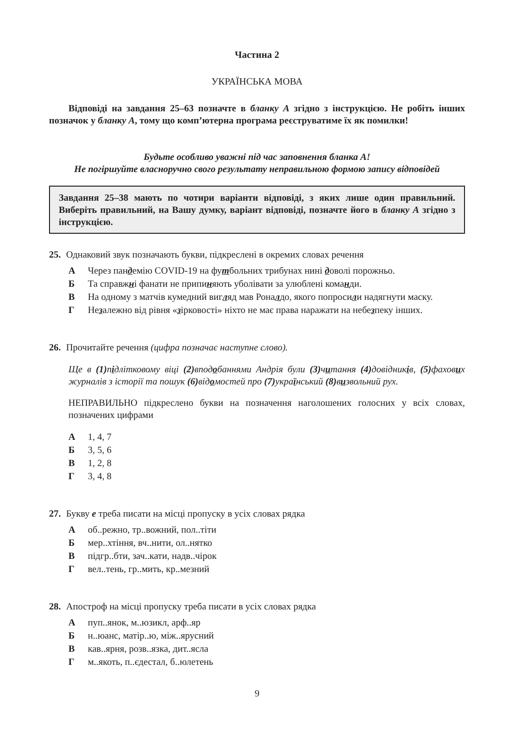Частина 2
УКРАЇНСЬКА МОВА
Відповіді на завдання 25–63 позначте в бланку А згідно з інструкцією. Не робіть інших позначок у бланку А, тому що комп’ютерна програма реєструватиме їх як помилки!
Будьте особливо уважні під час заповнення бланка А!
Не погіршуйте власноручно свого результату неправильною формою запису відповідей
Завдання 25–38 мають по чотири варіанти відповіді, з яких лише один правильний. Виберіть правильний, на Вашу думку, варіант відповіді, позначте його в бланку А згідно з інструкцією.
25. Однаковий звук позначають букви, підкреслені в окремих словах речення
А Через пандемію COVID-19 на футбольних трибунах нині доволі порожньо.
Б Та справжні фанати не припиняють уболівати за улюблені команди.
В На одному з матчів кумедний вигляд мав Роналдо, якого попросили надягнути маску.
Г Незалежно від рівня «зірковості» ніхто не має права наражати на небезпеку інших.
26. Прочитайте речення (цифра позначає наступне слово).
Ще в (1) підлітковому віці (2) вподобаннями Андрія були (3) читання (4) довідників, (5) фахових журналів з історії та пошук (6) відомостей про (7) український (8) визвольний рух.
НЕПРАВИЛЬНО підкреслено букви на позначення наголошених голосних у всіх словах, позначених цифрами
А 1, 4, 7
Б 3, 5, 6
В 1, 2, 8
Г 3, 4, 8
27. Букву е треба писати на місці пропуску в усіх словах рядка
Аоб..режно, тр..вожний, пол..тіти
Бмер..хтіння, вч..нити, ол..нятко
Впідгр..бти, зач..кати, надв..чірок
Гвел..тень, гр..мить, кр..мезний
28. Апостроф на місці пропуску треба писати в усіх словах рядка
Апуп..янок, м..юзикл, арф..яр
Бн..юанс, матір..ю, між..ярусний
Вкав..ярня, розв..язка, дит..ясла
Гм..якоть, п..єдестал, б..юлетень
9